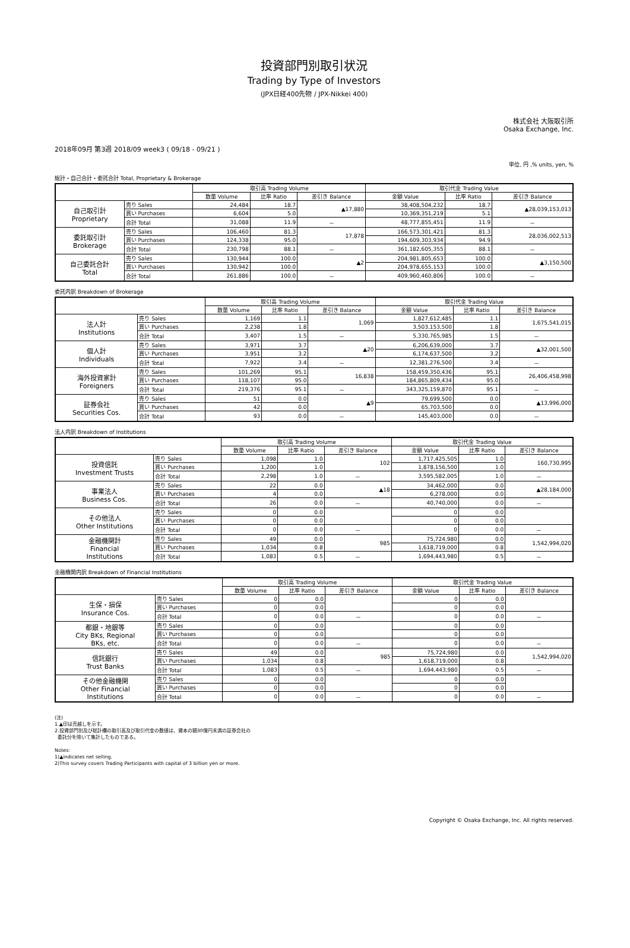投資部門別取引状況
Trading by Type of Investors
(JPX日経400先物 / JPX-Nikkei 400)
株式会社 大阪取引所
Osaka Exchange, Inc.
2018年09月 第3週 2018/09 week3 ( 09/18 - 09/21 )
単位, 円 ,% units, yen, %
総計・自己合計・委託合計 Total, Proprietary & Brokerage
| | | 取引高 Trading Volume | | | 取引代金 Trading Value | | |
| --- | --- | --- | --- | --- | --- | --- | --- |
| | | 数量 Volume | 比率 Ratio | 差引き Balance | 金額 Value | 比率 Ratio | 差引き Balance |
| 自己取引計 Proprietary | 売り Sales | 24,484 | 18.7 | ▲17,880 | 38,408,504,232 | 18.7 | ▲28,039,153,013 |
| | 買い Purchases | 6,604 | 5.0 | | 10,369,351,219 | 5.1 | |
| | 合計 Total | 31,088 | 11.9 | － | 48,777,855,451 | 11.9 | － |
| 委託取引計 Brokerage | 売り Sales | 106,460 | 81.3 | 17,878 | 166,573,301,421 | 81.3 | 28,036,002,513 |
| | 買い Purchases | 124,338 | 95.0 | | 194,609,303,934 | 94.9 | |
| | 合計 Total | 230,798 | 88.1 | － | 361,182,605,355 | 88.1 | － |
| 自己委託合計 Total | 売り Sales | 130,944 | 100.0 | ▲2 | 204,981,805,653 | 100.0 | ▲3,150,500 |
| | 買い Purchases | 130,942 | 100.0 | | 204,978,655,153 | 100.0 | |
| | 合計 Total | 261,886 | 100.0 | － | 409,960,460,806 | 100.0 | － |
委託内訳 Breakdown of Brokerage
| | | 取引高 Trading Volume | | | 取引代金 Trading Value | | |
| --- | --- | --- | --- | --- | --- | --- | --- |
| | | 数量 Volume | 比率 Ratio | 差引き Balance | 金額 Value | 比率 Ratio | 差引き Balance |
| 法人計 Institutions | 売り Sales | 1,169 | 1.1 | 1,069 | 1,827,612,485 | 1.1 | 1,675,541,015 |
| | 買い Purchases | 2,238 | 1.8 | | 3,503,153,500 | 1.8 | |
| | 合計 Total | 3,407 | 1.5 | － | 5,330,765,985 | 1.5 | － |
| 個人計 Individuals | 売り Sales | 3,971 | 3.7 | ▲20 | 6,206,639,000 | 3.7 | ▲32,001,500 |
| | 買い Purchases | 3,951 | 3.2 | | 6,174,637,500 | 3.2 | |
| | 合計 Total | 7,922 | 3.4 | － | 12,381,276,500 | 3.4 | － |
| 海外投資家計 Foreigners | 売り Sales | 101,269 | 95.1 | 16,838 | 158,459,350,436 | 95.1 | 26,406,458,998 |
| | 買い Purchases | 118,107 | 95.0 | | 184,865,809,434 | 95.0 | |
| | 合計 Total | 219,376 | 95.1 | － | 343,325,159,870 | 95.1 | － |
| 証券会社 Securities Cos. | 売り Sales | 51 | 0.0 | ▲9 | 79,699,500 | 0.0 | ▲13,996,000 |
| | 買い Purchases | 42 | 0.0 | | 65,703,500 | 0.0 | |
| | 合計 Total | 93 | 0.0 | － | 145,403,000 | 0.0 | － |
法人内訳 Breakdown of Institutions
| | | 取引高 Trading Volume | | | 取引代金 Trading Value | | |
| --- | --- | --- | --- | --- | --- | --- | --- |
| | | 数量 Volume | 比率 Ratio | 差引き Balance | 金額 Value | 比率 Ratio | 差引き Balance |
| 投資信託 Investment Trusts | 売り Sales | 1,098 | 1.0 | 102 | 1,717,425,505 | 1.0 | 160,730,995 |
| | 買い Purchases | 1,200 | 1.0 | | 1,878,156,500 | 1.0 | |
| | 合計 Total | 2,298 | 1.0 | － | 3,595,582,005 | 1.0 | － |
| 事業法人 Business Cos. | 売り Sales | 22 | 0.0 | ▲18 | 34,462,000 | 0.0 | ▲28,184,000 |
| | 買い Purchases | 4 | 0.0 | | 6,278,000 | 0.0 | |
| | 合計 Total | 26 | 0.0 | － | 40,740,000 | 0.0 | － |
| その他法人 Other Institutions | 売り Sales | 0 | 0.0 | | 0 | 0.0 | |
| | 買い Purchases | 0 | 0.0 | | 0 | 0.0 | |
| | 合計 Total | 0 | 0.0 | － | 0 | 0.0 | － |
| 金融機関計 Financial Institutions | 売り Sales | 49 | 0.0 | 985 | 75,724,980 | 0.0 | 1,542,994,020 |
| | 買い Purchases | 1,034 | 0.8 | | 1,618,719,000 | 0.8 | |
| | 合計 Total | 1,083 | 0.5 | － | 1,694,443,980 | 0.5 | － |
金融機関内訳 Breakdown of Financial Institutions
| | | 取引高 Trading Volume | | | 取引代金 Trading Value | | |
| --- | --- | --- | --- | --- | --- | --- | --- |
| | | 数量 Volume | 比率 Ratio | 差引き Balance | 金額 Value | 比率 Ratio | 差引き Balance |
| 生保・損保 Insurance Cos. | 売り Sales | 0 | 0.0 | | 0 | 0.0 | |
| | 買い Purchases | 0 | 0.0 | | 0 | 0.0 | |
| | 合計 Total | 0 | 0.0 | － | 0 | 0.0 | － |
| 都銀・地銀等 City BKs, Regional BKs, etc. | 売り Sales | 0 | 0.0 | | 0 | 0.0 | |
| | 買い Purchases | 0 | 0.0 | | 0 | 0.0 | |
| | 合計 Total | 0 | 0.0 | － | 0 | 0.0 | － |
| 信託銀行 Trust Banks | 売り Sales | 49 | 0.0 | 985 | 75,724,980 | 0.0 | 1,542,994,020 |
| | 買い Purchases | 1,034 | 0.8 | | 1,618,719,000 | 0.8 | |
| | 合計 Total | 1,083 | 0.5 | － | 1,694,443,980 | 0.5 | － |
| その他金融機関 Other Financial Institutions | 売り Sales | 0 | 0.0 | | 0 | 0.0 | |
| | 買い Purchases | 0 | 0.0 | | 0 | 0.0 | |
| | 合計 Total | 0 | 0.0 | － | 0 | 0.0 | － |
(注)
1.▲印は売越しを示す。
2.投資部門別及び総計欄の取引高及び取引代金の数値は、資本の額30億円未満の証券会社の
委託分を除いて集計したものである。
Notes:
1)▲indicates net selling.
2)This survey covers Trading Participants with capital of 3 billion yen or more.
Copyright © Osaka Exchange, Inc. All rights reserved.